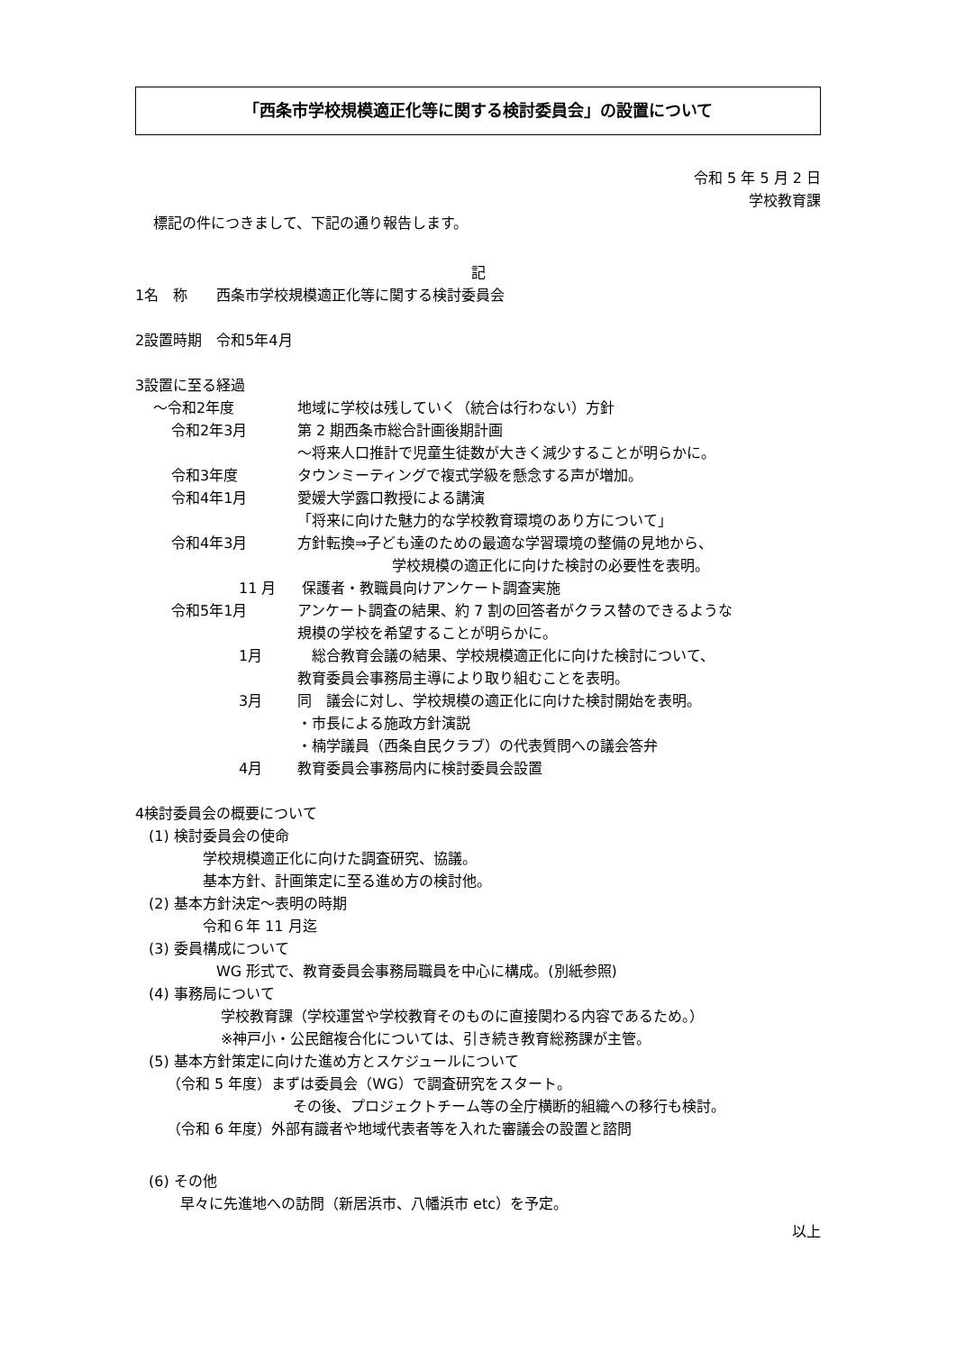「西条市学校規模適正化等に関する検討委員会」の設置について
令和 5 年 5 月 2 日
学校教育課
標記の件につきまして、下記の通り報告します。
記
1名　称　　西条市学校規模適正化等に関する検討委員会
2設置時期　令和5年4月
3設置に至る経過
～令和2年度 地域に学校は残していく（統合は行わない）方針
令和2年3月 第 2 期西条市総合計画後期計画
～将来人口推計で児童生徒数が大きく減少することが明らかに。
令和3年度 タウンミーティングで複式学級を懸念する声が増加。
令和4年1月 愛媛大学露口教授による講演
「将来に向けた魅力的な学校教育環境のあり方について」
令和4年3月 方針転換⇒子ども達のための最適な学習環境の整備の見地から、
学校規模の適正化に向けた検討の必要性を表明。
11 月 保護者・教職員向けアンケート調査実施
令和5年1月 アンケート調査の結果、約 7 割の回答者がクラス替のできるような
規模の学校を希望することが明らかに。
1月　総合教育会議の結果、学校規模適正化に向けた検討について、
教育委員会事務局主導により取り組むことを表明。
3月 同　議会に対し、学校規模の適正化に向けた検討開始を表明。
・市長による施政方針演説
・楠学議員（西条自民クラブ）の代表質問への議会答弁
4月 教育委員会事務局内に検討委員会設置
4検討委員会の概要について
(1) 検討委員会の使命
学校規模適正化に向けた調査研究、協議。
基本方針、計画策定に至る進め方の検討他。
(2) 基本方針決定～表明の時期
令和６年 11 月迄
(3) 委員構成について
WG 形式で、教育委員会事務局職員を中心に構成。(別紙参照)
(4) 事務局について
学校教育課（学校運営や学校教育そのものに直接関わる内容であるため。）
※神戸小・公民館複合化については、引き続き教育総務課が主管。
(5) 基本方針策定に向けた進め方とスケジュールについて
（令和 5 年度）まずは委員会（WG）で調査研究をスタート。
その後、プロジェクトチーム等の全庁横断的組織への移行も検討。
（令和 6 年度）外部有識者や地域代表者等を入れた審議会の設置と諮問
(6) その他
早々に先進地への訪問（新居浜市、八幡浜市 etc）を予定。
以上